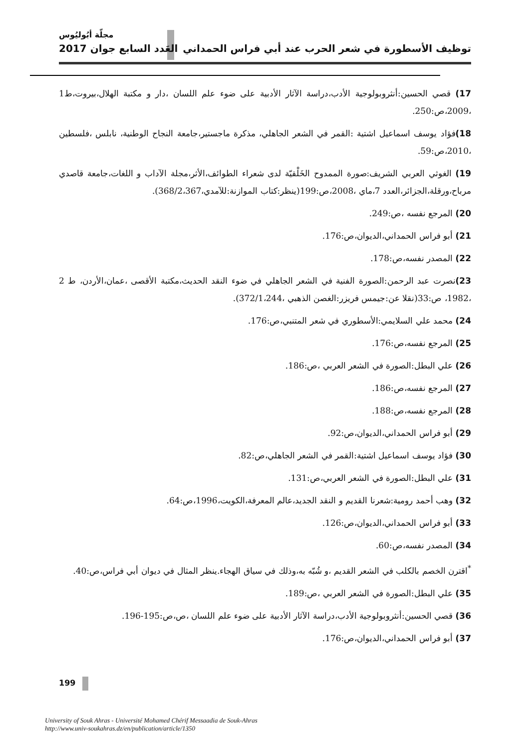مجلّة أبُوليُوس
توظيف الأسطورة في شعر الحرب عند أبي فراس الحمداني العَدد السابع جوان 2017
17) قصي الحسين:أنثروبولوجية الأدب،دراسة الآثار الأدبية على ضوء علم اللسان ،دار و مكتبة الهلال،بيروت،ط1 ،2009،ص:250.
18) فؤاد يوسف اسماعيل اشتية :القمر في الشعر الجاهلي، مذكرة ماجستير،جامعة النجاح الوطنية، نابلس ،فلسطين ،2010،ص:59.
19) الغوثي العربي الشريف:صورة الممدوح الخَلْقيّة لدى شعراء الطوائف،الأثر،مجلة الآداب و اللغات،جامعة قاصدي مرباح،ورقلة،الجزائر،العدد 7،ماي ،2008،ص:199(ينظر:كتاب الموازنة:للآمدي،368/2،367).
20) المرجع نفسه ،ص:249.
21) أبو فراس الحمداني،الديوان،ص:176.
22) المصدر نفسه،ص:178.
23) نصرت عبد الرحمن:الصورة الفنية في الشعر الجاهلي في ضوء النقد الحديث،مكتبة الأقصى ،عمان،الأردن، ط 2 ،1982، ص:33(نقلا عن:جيمس فريزر:الغصن الذهبي ،372/1،244).
24) محمد علي السلايمي:الأسطوري في شعر المتنبي،ص:176.
25) المرجع نفسه،ص:176.
26) علي البطل:الصورة في الشعر العربي ،ص:186.
27) المرجع نفسه،ص:186.
28) المرجع نفسه،ص:188.
29) أبو فراس الحمداني،الديوان،ص:92.
30) فؤاد يوسف اسماعيل اشتية:القمر في الشعر الجاهلي،ص:82.
31) علي البطل:الصورة في الشعر العربي،ص:131.
32) وهب أحمد رومية:شعرنا القديم و النقد الجديد،عالم المعرفة،الكويت،1996،ص:64.
33) أبو فراس الحمداني،الديوان،ص:126.
34) المصدر نفسه،ص:60.
<sup>*</sup> اقترن الخصم بالكلب في الشعر القديم ،و شُبّه به،وذلك في سياق الهجاء.ينظر المثال في ديوان أبي فراس،ص:40.
35) علي البطل:الصورة في الشعر العربي ،ص:189.
36) قصي الحسين:أنثروبولوجية الأدب،دراسة الآثار الأدبية على ضوء علم اللسان ،ص،ص:195-196.
37) أبو فراس الحمداني،الديوان،ص:176.
199
University of Souk Ahras - Université Mohamed Chérif Messaadia de Souk-Ahras
http://www.univ-soukahras.dz/en/publication/article/1350